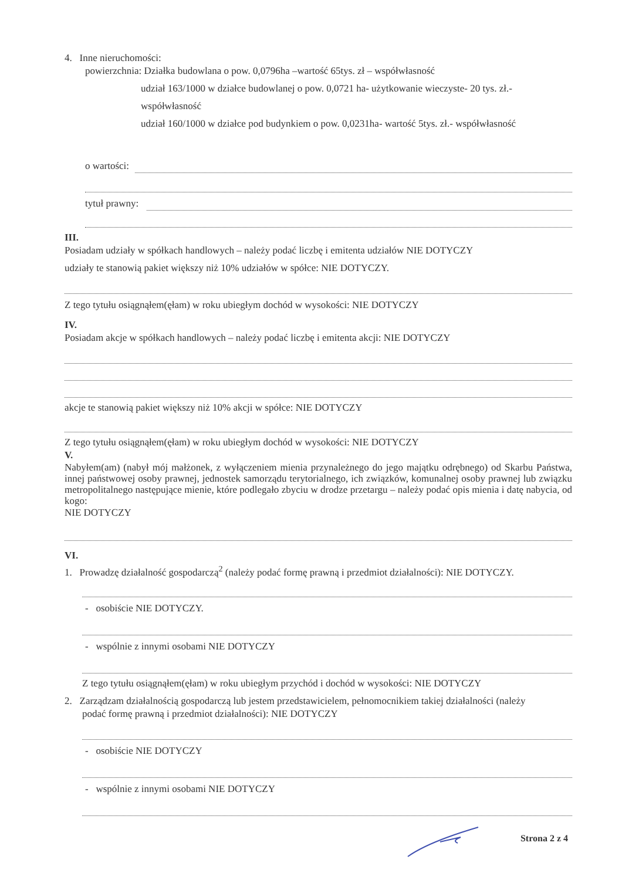4. Inne nieruchomości:
powierzchnia: Działka budowlana o pow. 0,0796ha –wartość 65tys. zł – współwłasność
udział 163/1000 w działce budowlanej o pow. 0,0721 ha- użytkowanie wieczyste- 20 tys. zł.-
współwłasność
udział 160/1000 w działce pod budynkiem o pow. 0,0231ha- wartość 5tys. zł.- współwłasność
o wartości:
tytuł prawny:
III.
Posiadam udziały w spółkach handlowych – należy podać liczbę i emitenta udziałów NIE DOTYCZY
udziały te stanowią pakiet większy niż 10% udziałów w spółce: NIE DOTYCZY.
Z tego tytułu osiągnąłem(ęłam) w roku ubiegłym dochód w wysokości: NIE DOTYCZY
IV.
Posiadam akcje w spółkach handlowych – należy podać liczbę i emitenta akcji: NIE DOTYCZY
akcje te stanowią pakiet większy niż 10% akcji w spółce: NIE DOTYCZY
Z tego tytułu osiągnąłem(ęłam) w roku ubiegłym dochód w wysokości: NIE DOTYCZY
V.
Nabyłem(am) (nabył mój małżonek, z wyłączeniem mienia przynależnego do jego majątku odrębnego) od Skarbu Państwa, innej państwowej osoby prawnej, jednostek samorządu terytorialnego, ich związków, komunalnej osoby prawnej lub związku metropolitalnego następujące mienie, które podlegało zbyciu w drodze przetargu – należy podać opis mienia i datę nabycia, od kogo:
NIE DOTYCZY
VI.
1. Prowadzę działalność gospodarczą<sup>2</sup> (należy podać formę prawną i przedmiot działalności): NIE DOTYCZY.
- osobiście NIE DOTYCZY.
- wspólnie z innymi osobami NIE DOTYCZY
Z tego tytułu osiągnąłem(ęłam) w roku ubiegłym przychód i dochód w wysokości: NIE DOTYCZY
2. Zarządzam działalnością gospodarczą lub jestem przedstawicielem, pełnomocnikiem takiej działalności (należy
podać formę prawną i przedmiot działalności): NIE DOTYCZY
- osobiście NIE DOTYCZY
- wspólnie z innymi osobami NIE DOTYCZY
Strona 2 z 4